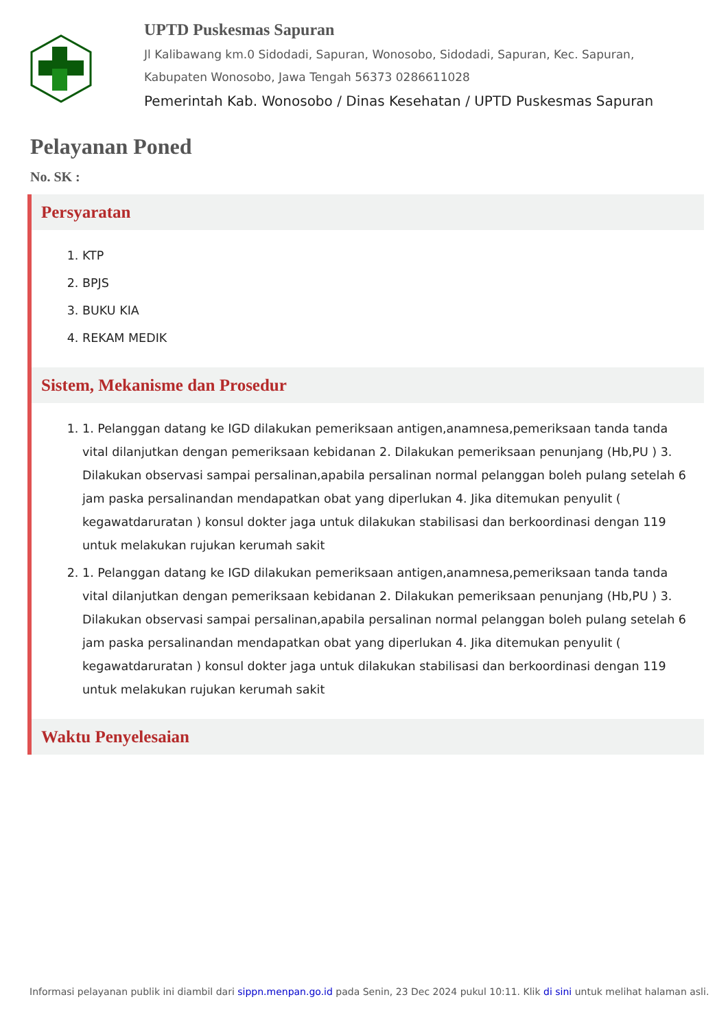UPTD Puskesmas Sapuran
Jl Kalibawang km.0 Sidodadi, Sapuran, Wonosobo, Sidodadi, Sapuran, Kec. Sapuran, Kabupaten Wonosobo, Jawa Tengah 56373 0286611028
Pemerintah Kab. Wonosobo / Dinas Kesehatan / UPTD Puskesmas Sapuran
Pelayanan Poned
No. SK :
Persyaratan
1. KTP
2. BPJS
3. BUKU KIA
4. REKAM MEDIK
Sistem, Mekanisme dan Prosedur
1. 1. Pelanggan datang ke IGD dilakukan pemeriksaan antigen,anamnesa,pemeriksaan tanda tanda vital dilanjutkan dengan pemeriksaan kebidanan 2. Dilakukan pemeriksaan penunjang (Hb,PU ) 3. Dilakukan observasi sampai persalinan,apabila persalinan normal pelanggan boleh pulang setelah 6 jam paska persalinandan mendapatkan obat yang diperlukan 4. Jika ditemukan penyulit ( kegawatdaruratan ) konsul dokter jaga untuk dilakukan stabilisasi dan berkoordinasi dengan 119 untuk melakukan rujukan kerumah sakit
2. 1. Pelanggan datang ke IGD dilakukan pemeriksaan antigen,anamnesa,pemeriksaan tanda tanda vital dilanjutkan dengan pemeriksaan kebidanan 2. Dilakukan pemeriksaan penunjang (Hb,PU ) 3. Dilakukan observasi sampai persalinan,apabila persalinan normal pelanggan boleh pulang setelah 6 jam paska persalinandan mendapatkan obat yang diperlukan 4. Jika ditemukan penyulit ( kegawatdaruratan ) konsul dokter jaga untuk dilakukan stabilisasi dan berkoordinasi dengan 119 untuk melakukan rujukan kerumah sakit
Waktu Penyelesaian
Informasi pelayanan publik ini diambil dari sippn.menpan.go.id pada Senin, 23 Dec 2024 pukul 10:11. Klik di sini untuk melihat halaman asli.